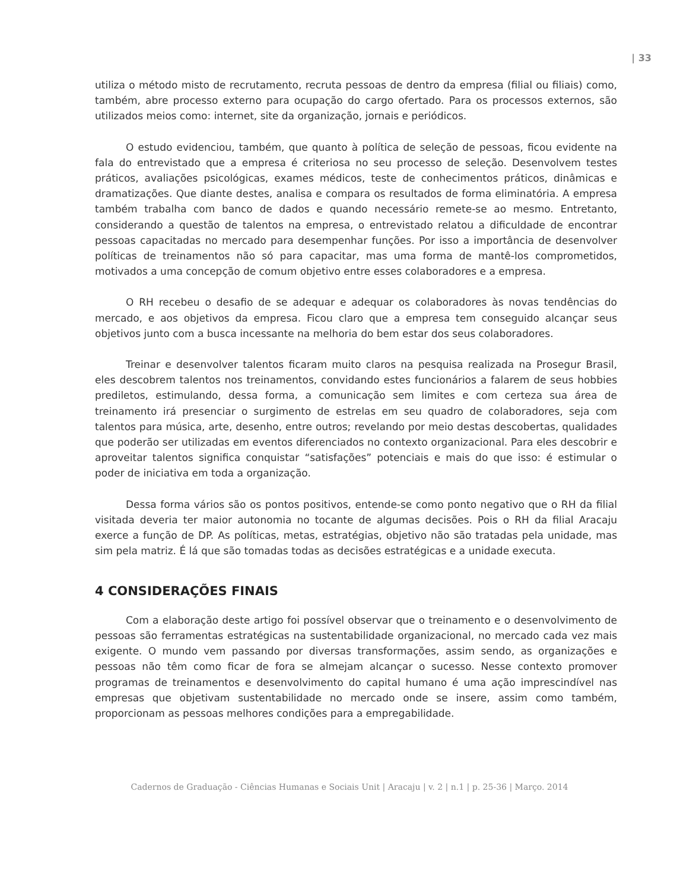| 33
utiliza o método misto de recrutamento, recruta pessoas de dentro da empresa (filial ou filiais) como, também, abre processo externo para ocupação do cargo ofertado. Para os processos externos, são utilizados meios como: internet, site da organização, jornais e periódicos.
O estudo evidenciou, também, que quanto à política de seleção de pessoas, ficou evidente na fala do entrevistado que a empresa é criteriosa no seu processo de seleção. Desenvolvem testes práticos, avaliações psicológicas, exames médicos, teste de conhecimentos práticos, dinâmicas e dramatizações. Que diante destes, analisa e compara os resultados de forma eliminatória. A empresa também trabalha com banco de dados e quando necessário remete-se ao mesmo. Entretanto, considerando a questão de talentos na empresa, o entrevistado relatou a dificuldade de encontrar pessoas capacitadas no mercado para desempenhar funções. Por isso a importância de desenvolver políticas de treinamentos não só para capacitar, mas uma forma de mantê-los comprometidos, motivados a uma concepção de comum objetivo entre esses colaboradores e a empresa.
O RH recebeu o desafio de se adequar e adequar os colaboradores às novas tendências do mercado, e aos objetivos da empresa. Ficou claro que a empresa tem conseguido alcançar seus objetivos junto com a busca incessante na melhoria do bem estar dos seus colaboradores.
Treinar e desenvolver talentos ficaram muito claros na pesquisa realizada na Prosegur Brasil, eles descobrem talentos nos treinamentos, convidando estes funcionários a falarem de seus hobbies prediletos, estimulando, dessa forma, a comunicação sem limites e com certeza sua área de treinamento irá presenciar o surgimento de estrelas em seu quadro de colaboradores, seja com talentos para música, arte, desenho, entre outros; revelando por meio destas descobertas, qualidades que poderão ser utilizadas em eventos diferenciados no contexto organizacional. Para eles descobrir e aproveitar talentos significa conquistar “satisfações” potenciais e mais do que isso: é estimular o poder de iniciativa em toda a organização.
Dessa forma vários são os pontos positivos, entende-se como ponto negativo que o RH da filial visitada deveria ter maior autonomia no tocante de algumas decisões. Pois o RH da filial Aracaju exerce a função de DP. As políticas, metas, estratégias, objetivo não são tratadas pela unidade, mas sim pela matriz. É lá que são tomadas todas as decisões estratégicas e a unidade executa.
4 CONSIDERAÇÕES FINAIS
Com a elaboração deste artigo foi possível observar que o treinamento e o desenvolvimento de pessoas são ferramentas estratégicas na sustentabilidade organizacional, no mercado cada vez mais exigente. O mundo vem passando por diversas transformações, assim sendo, as organizações e pessoas não têm como ficar de fora se almejam alcançar o sucesso. Nesse contexto promover programas de treinamentos e desenvolvimento do capital humano é uma ação imprescindível nas empresas que objetivam sustentabilidade no mercado onde se insere, assim como também, proporcionam as pessoas melhores condições para a empregabilidade.
Cadernos de Graduação - Ciências Humanas e Sociais Unit | Aracaju | v. 2 | n.1 | p. 25-36 | Março. 2014